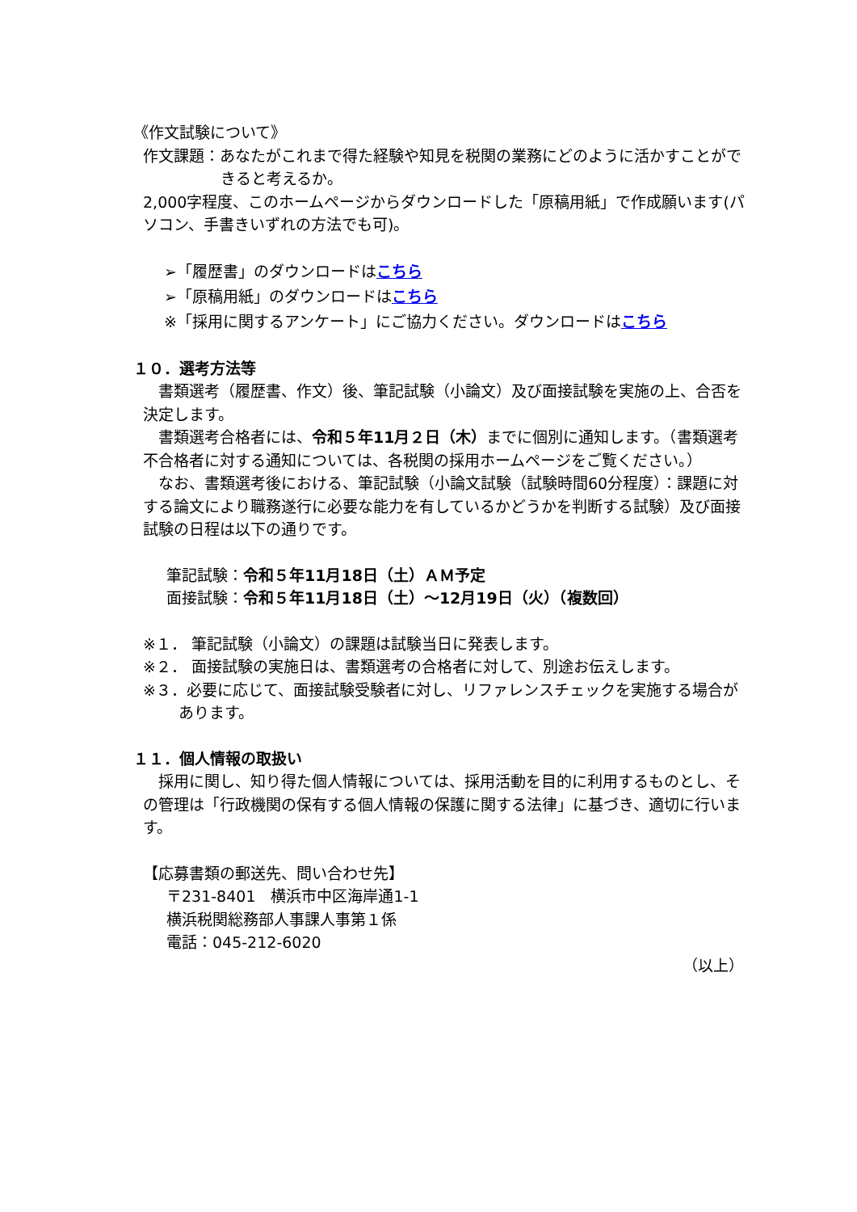《作文試験について》
作文課題：あなたがこれまで得た経験や知見を税関の業務にどのように活かすことができると考えるか。
2,000字程度、このホームページからダウンロードした「原稿用紙」で作成願います(パソコン、手書きいずれの方法でも可)。
➢「履歴書」のダウンロードはこちら
➢「原稿用紙」のダウンロードはこちら
※「採用に関するアンケート」にご協力ください。ダウンロードはこちら
１０．選考方法等
　書類選考（履歴書、作文）後、筆記試験（小論文）及び面接試験を実施の上、合否を決定します。
　書類選考合格者には、令和５年11月２日（木）までに個別に通知します。（書類選考不合格者に対する通知については、各税関の採用ホームページをご覧ください。）
　なお、書類選考後における、筆記試験（小論文試験（試験時間60分程度）：課題に対する論文により職務遂行に必要な能力を有しているかどうかを判断する試験）及び面接試験の日程は以下の通りです。
　筆記試験：令和５年11月18日（土）ＡＭ予定
　面接試験：令和５年11月18日（土）～12月19日（火）（複数回）
※１． 筆記試験（小論文）の課題は試験当日に発表します。
※２． 面接試験の実施日は、書類選考の合格者に対して、別途お伝えします。
※３．必要に応じて、面接試験受験者に対し、リファレンスチェックを実施する場合があります。
１１．個人情報の取扱い
　採用に関し、知り得た個人情報については、採用活動を目的に利用するものとし、その管理は「行政機関の保有する個人情報の保護に関する法律」に基づき、適切に行います。
【応募書類の郵送先、問い合わせ先】
　〒231-8401　横浜市中区海岸通1-1
　横浜税関総務部人事課人事第１係
　電話：045-212-6020
（以上）